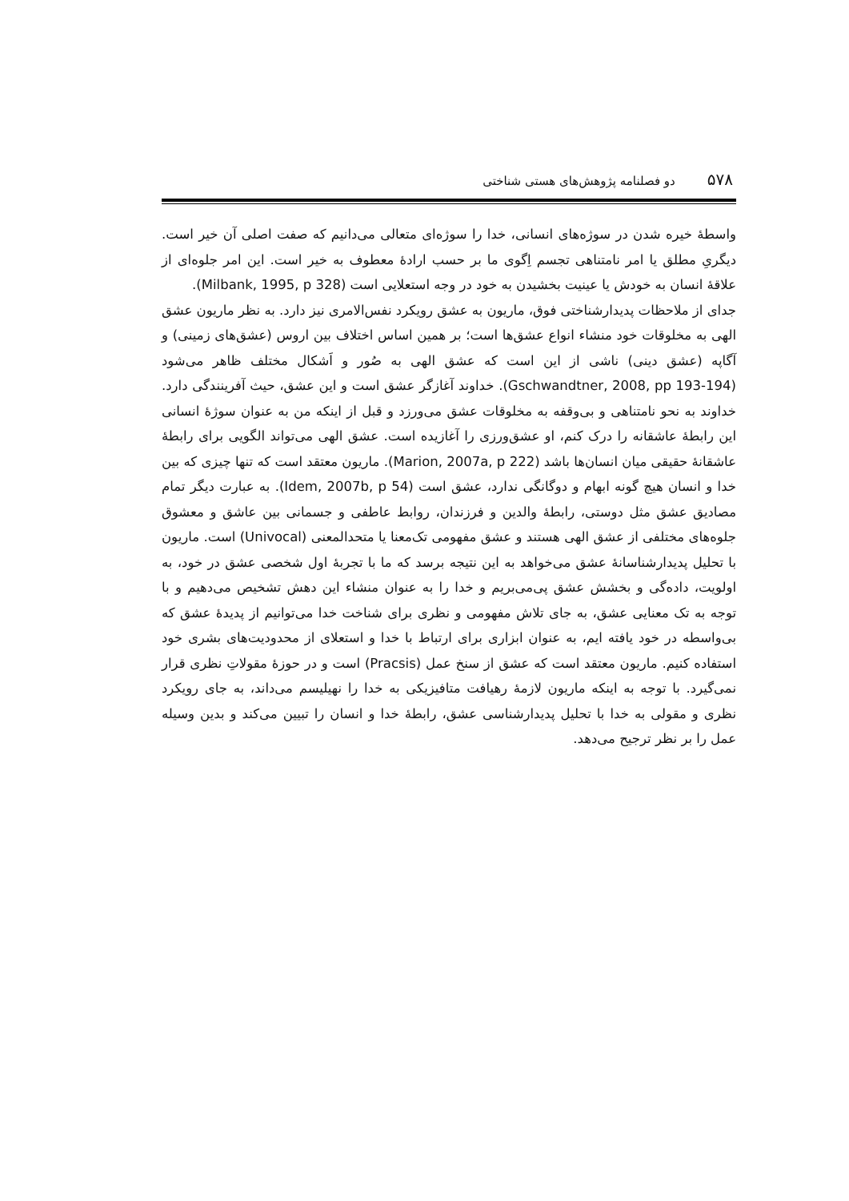۵۷۸ دو فصلنامه پژوهش‌های هستی شناختی
واسطهٔ خیره شدن در سوژه‌های انسانی، خدا را سوژه‌ای متعالی می‌دانیم که صفت اصلی آن خیر است. دیگریِ مطلق یا امر نامتناهی تجسم اِگوی ما بر حسب ارادهٔ معطوف به خیر است. این امر جلوه‌ای از علاقهٔ انسان به خودش یا عینیت بخشیدن به خود در وجه استعلایی است (Milbank, 1995, p 328).
جدای از ملاحظات پدیدارشناختی فوق، ماریون به عشق رویکرد نفس‌الامری نیز دارد. به نظر ماریون عشق الهی به مخلوقات خود منشاء انواع عشق‌ها است؛ بر همین اساس اختلاف بین اروس (عشق‌های زمینی) و آگاپه (عشق دینی) ناشی از این است که عشق الهی به صُور و اَشکال مختلف ظاهر می‌شود (Gschwandtner, 2008, pp 193-194). خداوند آغازگر عشق است و این عشق، حیث آفرینندگی دارد. خداوند به نحو نامتناهی و بی‌وقفه به مخلوقات عشق می‌ورزد و قبل از اینکه من به عنوان سوژهٔ انسانی این رابطهٔ عاشقانه را درک کنم، او عشق‌ورزی را آغازیده است. عشق الهی می‌تواند الگویی برای رابطهٔ عاشقانهٔ حقیقی میان انسان‌ها باشد (Marion, 2007a, p 222). ماریون معتقد است که تنها چیزی که بین خدا و انسان هیچ گونه ابهام و دوگانگی ندارد، عشق است (Idem, 2007b, p 54). به عبارت دیگر تمام مصادیق عشق مثل دوستی، رابطهٔ والدین و فرزندان، روابط عاطفی و جسمانی بین عاشق و معشوق جلوه‌های مختلفی از عشق الهی هستند و عشق مفهومی تک‌معنا یا متحدالمعنی (Univocal) است. ماریون با تحلیل پدیدارشناسانهٔ عشق می‌خواهد به این نتیجه برسد که ما با تجربهٔ اول شخصی عشق در خود، به اولویت، داده‌گی و بخشش عشق پی‌می‌بریم و خدا را به عنوان منشاء این دهش تشخیص می‌دهیم و با توجه به تک معنایی عشق، به جای تلاش مفهومی و نظری برای شناخت خدا می‌توانیم از پدیدهٔ عشق که بی‌واسطه در خود یافته ایم، به عنوان ابزاری برای ارتباط با خدا و استعلای از محدودیت‌های بشری خود استفاده کنیم. ماریون معتقد است که عشق از سنخ عمل (Pracsis) است و در حوزهٔ مقولاتِ نظری قرار نمی‌گیرد. با توجه به اینکه ماریون لازمهٔ رهیافت متافیزیکی به خدا را نهیلیسم می‌داند، به جای رویکرد نظری و مقولی به خدا با تحلیل پدیدارشناسی عشق، رابطهٔ خدا و انسان را تبیین می‌کند و بدین وسیله عمل را بر نظر ترجیح می‌دهد.